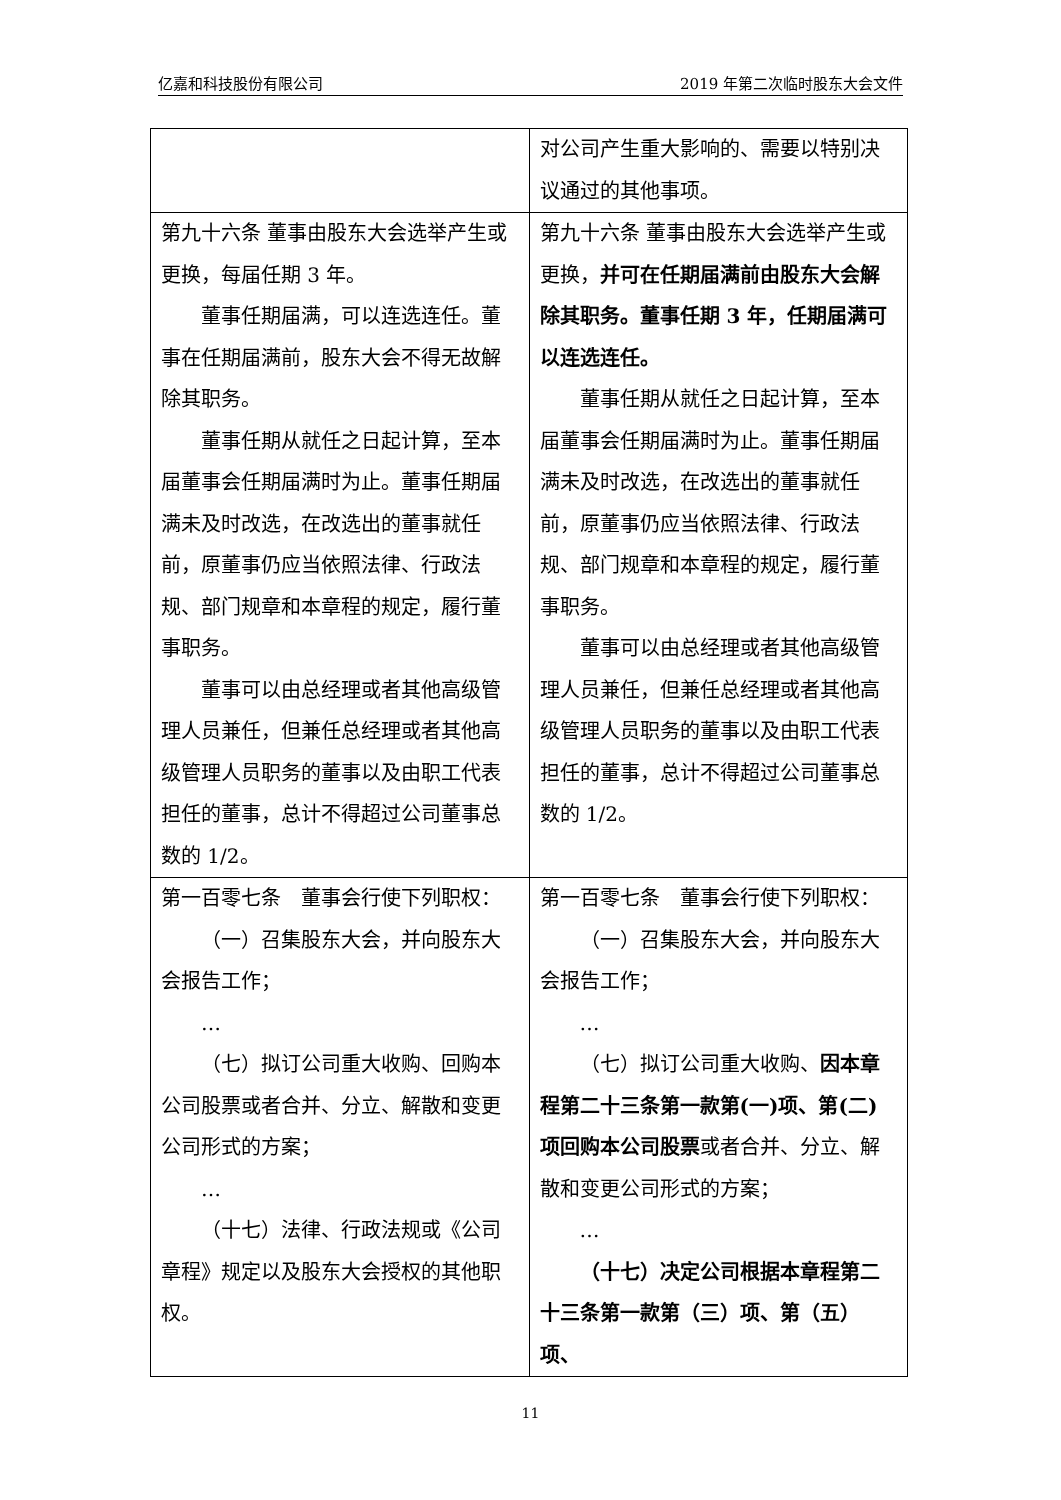亿嘉和科技股份有限公司 2019 年第二次临时股东大会文件
| | 对公司产生重大影响的、需要以特别决议通过的其他事项。 |
| 第九十六条 董事由股东大会选举产生或更换，每届任期 3 年。 董事任期届满，可以连选连任。董事在任期届满前，股东大会不得无故解除其职务。 董事任期从就任之日起计算，至本届董事会任期届满时为止。董事任期届满未及时改选，在改选出的董事就任前，原董事仍应当依照法律、行政法规、部门规章和本章程的规定，履行董事职务。 董事可以由总经理或者其他高级管理人员兼任，但兼任总经理或者其他高级管理人员职务的董事以及由职工代表担任的董事，总计不得超过公司董事总数的 1/2。 | 第九十六条 董事由股东大会选举产生或更换， 并可在任期届满前由股东大会解除其职务。董事任期 3 年，任期届满可以连选连任。 董事任期从就任之日起计算，至本届董事会任期届满时为止。董事任期届满未及时改选，在改选出的董事就任前，原董事仍应当依照法律、行政法规、部门规章和本章程的规定，履行董事职务。 董事可以由总经理或者其他高级管理人员兼任，但兼任总经理或者其他高级管理人员职务的董事以及由职工代表担任的董事，总计不得超过公司董事总数的 1/2。 |
| 第一百零七条 董事会行使下列职权： （一）召集股东大会，并向股东大会报告工作； … （七）拟订公司重大收购、回购本公司股票或者合并、分立、解散和变更公司形式的方案； … （十七）法律、行政法规或《公司章程》规定以及股东大会授权的其他职权。 | 第一百零七条 董事会行使下列职权： （一）召集股东大会，并向股东大会报告工作； … （七）拟订公司重大收购、 因本章程第二十三条第一款第(一)项、第(二)项回购本公司股票 或者合并、分立、解散和变更公司形式的方案； … （十七）决定公司根据本章程第二十三条第一款第（三）项、第（五）项、 |
11